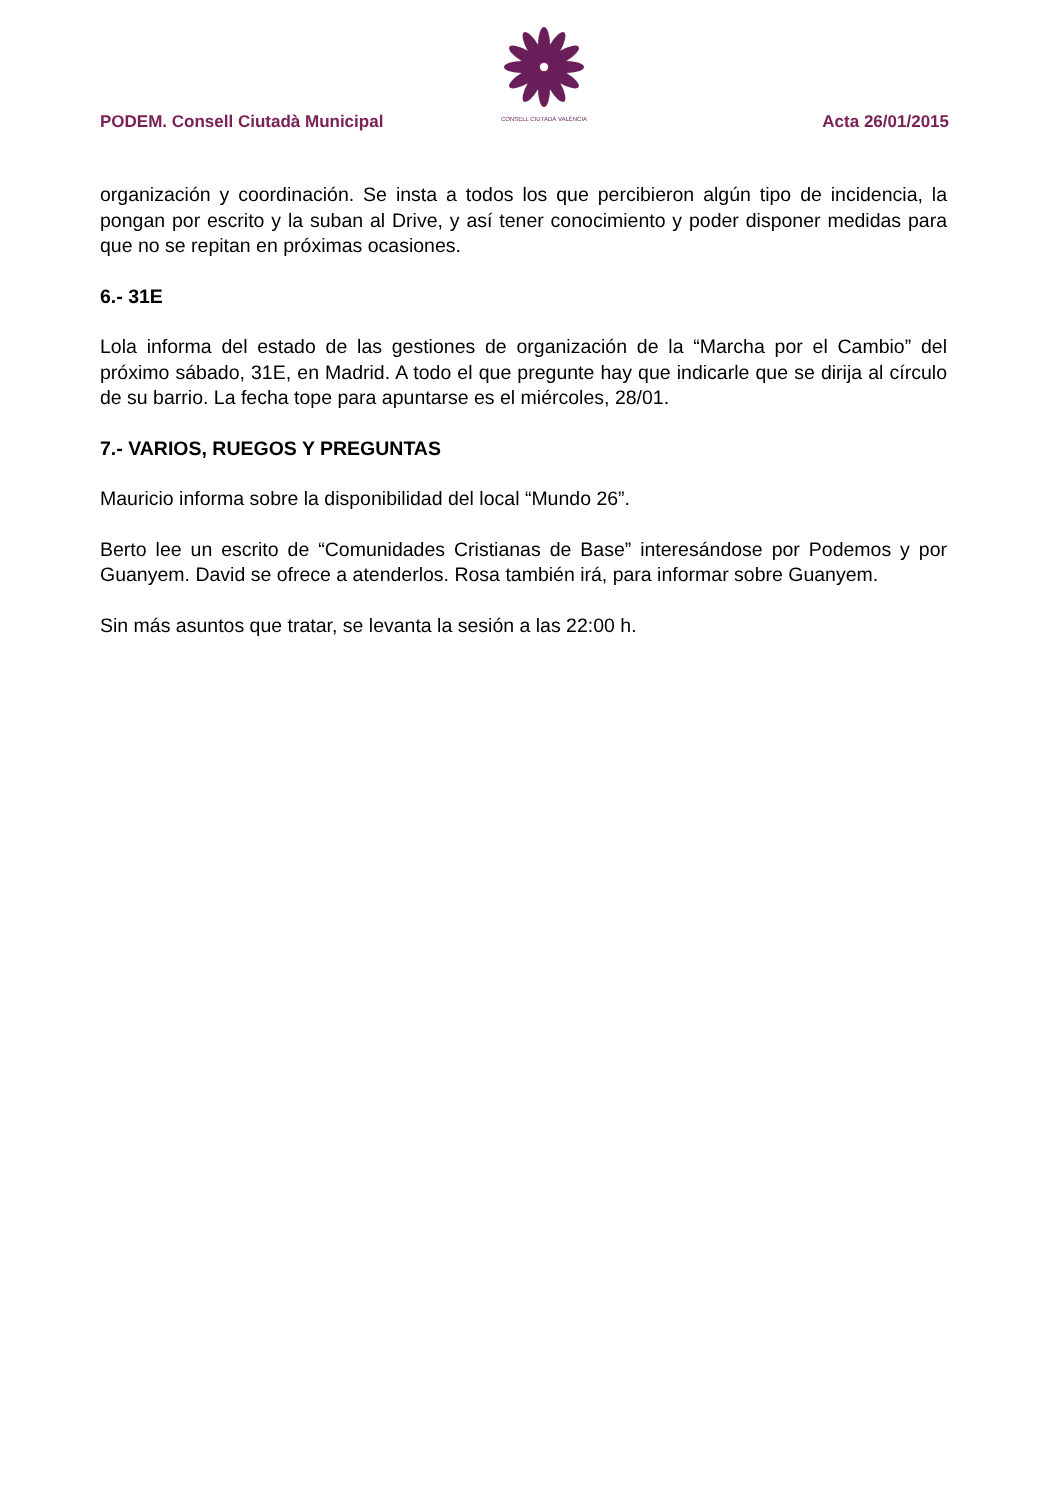CONSELL CIUTADÀ VALÈNCIA
PODEM. Consell Ciutadà Municipal Acta 26/01/2015
organización y coordinación. Se insta a todos los que percibieron algún tipo de incidencia, la pongan por escrito y la suban al Drive, y así tener conocimiento y poder disponer medidas para que no se repitan en próximas ocasiones.
6.- 31E
Lola informa del estado de las gestiones de organización de la “Marcha por el Cambio” del próximo sábado, 31E, en Madrid. A todo el que pregunte hay que indicarle que se dirija al círculo de su barrio. La fecha tope para apuntarse es el miércoles, 28/01.
7.- VARIOS, RUEGOS Y PREGUNTAS
Mauricio informa sobre la disponibilidad del local “Mundo 26”.
Berto lee un escrito de “Comunidades Cristianas de Base” interesándose por Podemos y por Guanyem. David se ofrece a atenderlos. Rosa también irá, para informar sobre Guanyem.
Sin más asuntos que tratar, se levanta la sesión a las 22:00 h.